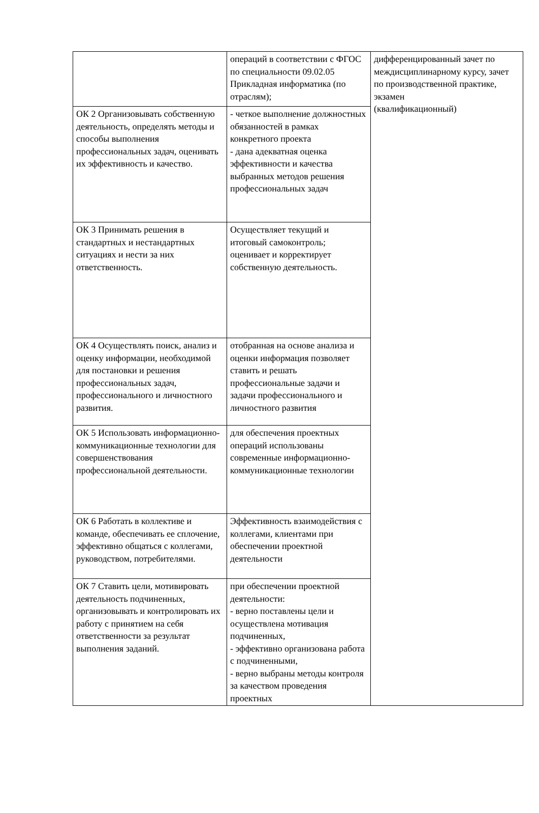| | операций в соответствии с ФГОС по специальности 09.02.05 Прикладная информатика (по отраслям); | дифференцированный зачет по междисциплинарному курсу, зачет по производственной практике, экзамен (квалификационный) |
| ОК 2 Организовывать собственную деятельность, определять методы и способы выполнения профессиональных задач, оценивать их эффективность и качество. | - четкое выполнение должностных обязанностей в рамках конкретного проекта - дана адекватная оценка эффективности и качества выбранных методов решения профессиональных задач | |
| ОК 3 Принимать решения в стандартных и нестандартных ситуациях и нести за них ответственность. | Осуществляет текущий и итоговый самоконтроль; оценивает и корректирует собственную деятельность. | |
| ОК 4 Осуществлять поиск, анализ и оценку информации, необходимой для постановки и решения профессиональных задач, профессионального и личностного развития. | отобранная на основе анализа и оценки информация позволяет ставить и решать профессиональные задачи и задачи профессионального и личностного развития | |
| ОК 5 Использовать информационно-коммуникационные технологии для совершенствования профессиональной деятельности. | для обеспечения проектных операций использованы современные информационно-коммуникационные технологии | |
| ОК 6 Работать в коллективе и команде, обеспечивать ее сплочение, эффективно общаться с коллегами, руководством, потребителями. | Эффективность взаимодействия с коллегами, клиентами при обеспечении проектной деятельности | |
| ОК 7 Ставить цели, мотивировать деятельность подчиненных, организовывать и контролировать их работу с принятием на себя ответственности за результат выполнения заданий. | при обеспечении проектной деятельности: - верно поставлены цели и осуществлена мотивация подчиненных, - эффективно организована работа с подчиненными, - верно выбраны методы контроля за качеством проведения проектных | |